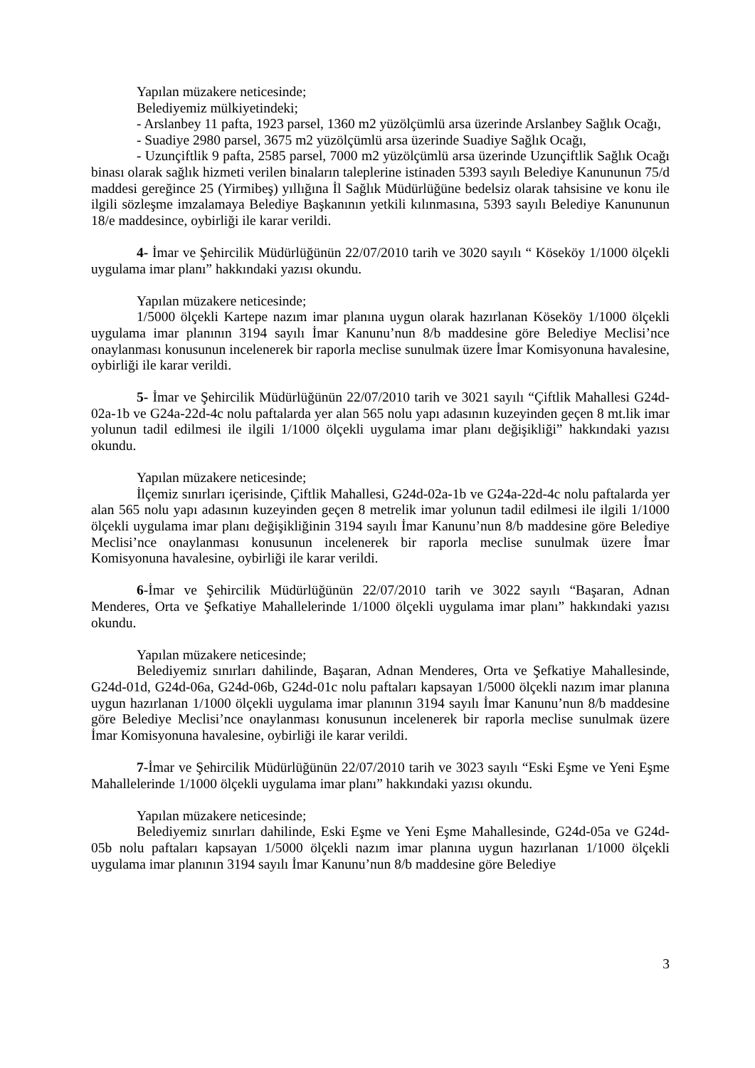Yapılan müzakere neticesinde;
Belediyemiz mülkiyetindeki;
- Arslanbey 11 pafta, 1923 parsel, 1360 m2 yüzölçümlü arsa üzerinde Arslanbey Sağlık Ocağı,
- Suadiye 2980 parsel, 3675 m2 yüzölçümlü arsa üzerinde Suadiye Sağlık Ocağı,
- Uzunçiftlik 9 pafta, 2585 parsel, 7000 m2 yüzölçümlü arsa üzerinde Uzunçiftlik Sağlık Ocağı binası olarak sağlık hizmeti verilen binaların taleplerine istinaden 5393 sayılı Belediye Kanununun 75/d maddesi gereğince 25 (Yirmibeş) yıllığına İl Sağlık Müdürlüğüne bedelsiz olarak tahsisine ve konu ile ilgili sözleşme imzalamaya Belediye Başkanının yetkili kılınmasına, 5393 sayılı Belediye Kanununun 18/e maddesince, oybirliği ile karar verildi.
4- İmar ve Şehircilik Müdürlüğünün 22/07/2010 tarih ve 3020 sayılı “ Köseköy 1/1000 ölçekli uygulama imar planı” hakkındaki yazısı okundu.
Yapılan müzakere neticesinde;
1/5000 ölçekli Kartepe nazım imar planına uygun olarak hazırlanan Köseköy 1/1000 ölçekli uygulama imar planının 3194 sayılı İmar Kanunu’nun 8/b maddesine göre Belediye Meclisi’nce onaylanması konusunun incelenerek bir raporla meclise sunulmak üzere İmar Komisyonuna havalesine, oybirliği ile karar verildi.
5- İmar ve Şehircilik Müdürlüğünün 22/07/2010 tarih ve 3021 sayılı “Çiftlik Mahallesi G24d-02a-1b ve G24a-22d-4c nolu paftalarda yer alan 565 nolu yapı adasının kuzeyinden geçen 8 mt.lik imar yolunun tadil edilmesi ile ilgili 1/1000 ölçekli uygulama imar planı değişikliği” hakkındaki yazısı okundu.
Yapılan müzakere neticesinde;
İlçemiz sınırları içerisinde, Çiftlik Mahallesi, G24d-02a-1b ve G24a-22d-4c nolu paftalarda yer alan 565 nolu yapı adasının kuzeyinden geçen 8 metrelik imar yolunun tadil edilmesi ile ilgili 1/1000 ölçekli uygulama imar planı değişikliğinin 3194 sayılı İmar Kanunu’nun 8/b maddesine göre Belediye Meclisi’nce onaylanması konusunun incelenerek bir raporla meclise sunulmak üzere İmar Komisyonuna havalesine, oybirliği ile karar verildi.
6-İmar ve Şehircilik Müdürlüğünün 22/07/2010 tarih ve 3022 sayılı “Başaran, Adnan Menderes, Orta ve Şefkatiye Mahallelerinde 1/1000 ölçekli uygulama imar planı” hakkındaki yazısı okundu.
Yapılan müzakere neticesinde;
Belediyemiz sınırları dahilinde, Başaran, Adnan Menderes, Orta ve Şefkatiye Mahallesinde, G24d-01d, G24d-06a, G24d-06b, G24d-01c nolu paftaları kapsayan 1/5000 ölçekli nazım imar planına uygun hazırlanan 1/1000 ölçekli uygulama imar planının 3194 sayılı İmar Kanunu’nun 8/b maddesine göre Belediye Meclisi’nce onaylanması konusunun incelenerek bir raporla meclise sunulmak üzere İmar Komisyonuna havalesine, oybirliği ile karar verildi.
7-İmar ve Şehircilik Müdürlüğünün 22/07/2010 tarih ve 3023 sayılı “Eski Eşme ve Yeni Eşme Mahallelerinde 1/1000 ölçekli uygulama imar planı” hakkındaki yazısı okundu.
Yapılan müzakere neticesinde;
Belediyemiz sınırları dahilinde, Eski Eşme ve Yeni Eşme Mahallesinde, G24d-05a ve G24d-05b nolu paftaları kapsayan 1/5000 ölçekli nazım imar planına uygun hazırlanan 1/1000 ölçekli uygulama imar planının 3194 sayılı İmar Kanunu’nun 8/b maddesine göre Belediye
3